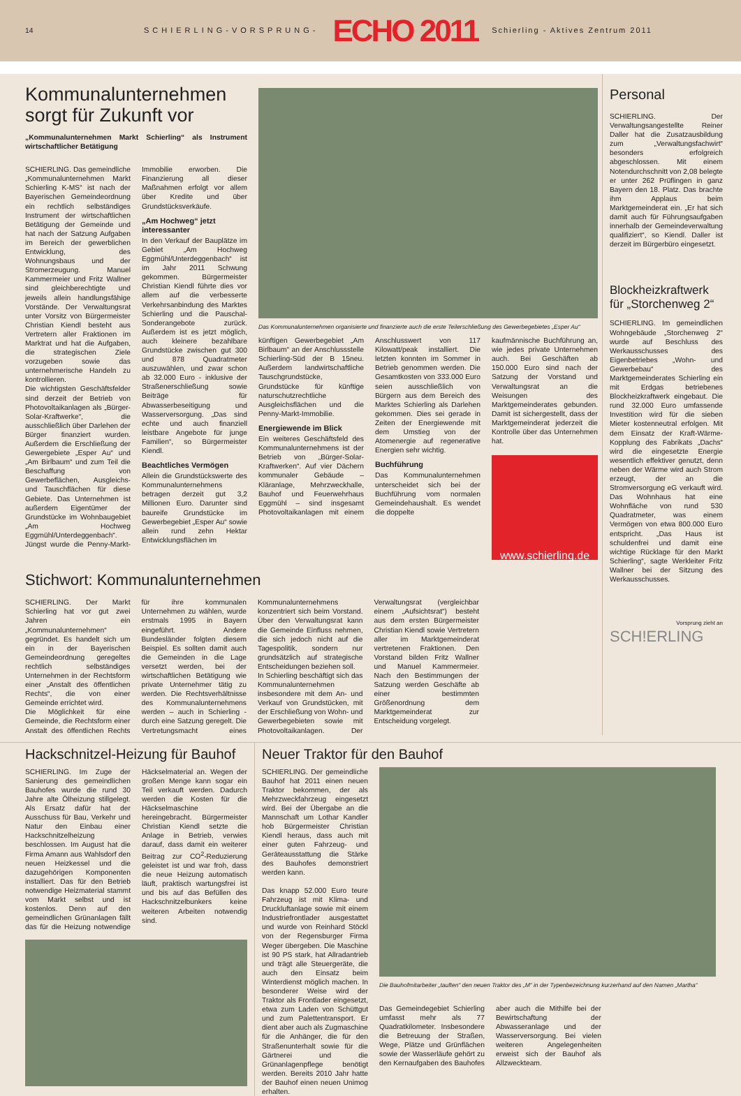14 SCHIERLING-VORSPRUNG- ECHO 2011 Schierling - Aktives Zentrum 2011
Kommunalunternehmen sorgt für Zukunft vor
„Kommunalunternehmen Markt Schierling“ als Instrument wirtschaftlicher Betätigung
SCHIERLING. Das gemeindliche „Kommunalunternehmen Markt Schierling K-MS“ ist nach der Bayerischen Gemeindeordnung ein rechtlich selbständiges Instrument der wirtschaftlichen Betätigung der Gemeinde und hat nach der Satzung Aufgaben im Bereich der gewerblichen Entwicklung, des Wohnungsbaus und der Stromerzeugung. Manuel Kammermeier und Fritz Wallner sind gleichberechtigte und jeweils allein handlungsfähige Vorstände. Der Verwaltungsrat unter Vorsitz von Bürgermeister Christian Kiendl besteht aus Vertretern aller Fraktionen im Marktrat und hat die Aufgaben, die strategischen Ziele vorzugeben sowie das unternehmerische Handeln zu kontrollieren.
Die wichtigsten Geschäftsfelder sind derzeit der Betrieb von Photovoltaikanlagen als „Bürger-Solar-Kraftwerke“, die ausschließlich über Darlehen der Bürger finanziert wurden. Außerdem die Erschließung der Gewergebiete „Esper Au“ und „Am Birlbaum“ und zum Teil die Beschaffung von Gewerbeflächen, Ausgleichs- und Tauschflächen für diese Gebiete. Das Unternehmen ist außerdem Eigentümer der Grundstücke im Wohnbaugebiet „Am Hochweg Eggmühl/Unterdeggenbach“. Jüngst wurde die Penny-Markt-Immobilie erworben. Die Finanzierung all dieser Maßnahmen erfolgt vor allem über Kredite und über Grundstücksverkäufe.
„Am Hochweg“ jetzt interessanter
In den Verkauf der Bauplätze im Gebiet „Am Hochweg Eggmühl/Unterdeggenbach“ ist im Jahr 2011 Schwung gekommen. Bürgermeister Christian Kiendl führte dies vor allem auf die verbesserte Verkehrsanbindung des Marktes Schierling und die Pauschal-Sonderangebote zurück. Außerdem ist es jetzt möglich, auch kleinere bezahlbare Grundstücke zwischen gut 300 und 878 Quadratmeter auszuwählen, und zwar schon ab 32.000 Euro - inklusive der Straßenerschließung sowie Beiträge für Abwasserbeseitigung und Wasserversorgung. „Das sind echte und auch finanziell leistbare Angebote für junge Familien“, so Bürgermeister Kiendl.
Beachtliches Vermögen
Allein die Grundstückswerte des Kommunalunternehmens betragen derzeit gut 3,2 Millionen Euro. Darunter sind baureife Grundstücke im Gewerbegebiet „Esper Au“ sowie allein rund zehn Hektar Entwicklungsflächen im
Das Kommunalunternehmen organisierte und finanzierte auch die erste Teilerschließung des Gewerbegebietes „Esper Au“
künftigen Gewerbegebiet „Am Birlbaum“ an der Anschlussstelle Schierling-Süd der B 15neu. Außerdem landwirtschaftliche Tauschgrundstücke, Grundstücke für künftige naturschutzrechtliche Ausgleichsflächen und die Penny-Markt-Immobilie.
Energiewende im Blick
Ein weiteres Geschäftsfeld des Kommunalunternehmens ist der Betrieb von „Bürger-Solar-Kraftwerken“. Auf vier Dächern kommunaler Gebäude – Kläranlage, Mehrzweckhalle, Bauhof und Feuerwehrhaus Eggmühl – sind insgesamt Photovoltaikanlagen mit einem Anschlusswert von 117 Kilowatt/peak installiert. Die letzten konnten im Sommer in Betrieb genommen werden. Die Gesamtkosten von 333.000 Euro seien ausschließlich von Bürgern aus dem Bereich des Marktes Schierling als Darlehen gekommen. Dies sei gerade in Zeiten der Energiewende mit dem Umstieg von der Atomenergie auf regenerative Energien sehr wichtig.
Buchführung
Das Kommunalunternehmen unterscheidet sich bei der Buchführung vom normalen Gemeindehaushalt. Es wendet die doppelte
kaufmännische Buchführung an, wie jedes private Unternehmen auch. Bei Geschäften ab 150.000 Euro sind nach der Satzung der Vorstand und Verwaltungsrat an die Weisungen des Marktgemeinderates gebunden. Damit ist sichergestellt, dass der Marktgemeinderat jederzeit die Kontrolle über das Unternehmen hat.
www.schierling.de
Stichwort: Kommunalunternehmen
SCHIERLING. Der Markt Schierling hat vor gut zwei Jahren ein „Kommunalunternehmen“ gegründet. Es handelt sich um ein in der Bayerischen Gemeindeordnung geregeltes rechtlich selbständiges Unternehmen in der Rechtsform einer „Anstalt des öffentlichen Rechts“, die von einer Gemeinde errichtet wird.
Die Möglichkeit für eine Gemeinde, die Rechtsform einer Anstalt des öffentlichen Rechts für ihre kommunalen Unternehmen zu wählen, wurde erstmals 1995 in Bayern eingeführt. Andere Bundesländer folgten diesem Beispiel. Es sollten damit auch die Gemeinden in die Lage versetzt werden, bei der wirtschaftlichen Betätigung wie private Unternehmer tätig zu werden. Die Rechtsverhältnisse des Kommunalunternehmens werden – auch in Schierling - durch eine Satzung geregelt. Die Vertretungsmacht eines Kommunalunternehmens konzentriert sich beim Vorstand. Über den Verwaltungsrat kann die Gemeinde Einfluss nehmen, die sich jedoch nicht auf die Tagespolitik, sondern nur grundsätzlich auf strategische Entscheidungen beziehen soll.
In Schierling beschäftigt sich das Kommunalunternehmen insbesondere mit dem An- und Verkauf von Grundstücken, mit der Erschließung von Wohn- und Gewerbegebieten sowie mit Photovoltaikanlagen. Der Verwaltungsrat (vergleichbar einem „Aufsichtsrat“) besteht aus dem ersten Bürgermeister Christian Kiendl sowie Vertretern aller im Marktgemeinderat vertretenen Fraktionen. Den Vorstand bilden Fritz Wallner und Manuel Kammermeier. Nach den Bestimmungen der Satzung werden Geschäfte ab einer bestimmten Größenordnung dem Marktgemeinderat zur Entscheidung vorgelegt.
Personal
SCHIERLING. Der Verwaltungsangestellte Reiner Daller hat die Zusatzausbildung zum „Verwaltungsfachwirt“ besonders erfolgreich abgeschlossen. Mit einem Notendurchschnitt von 2,08 belegte er unter 262 Prüflingen in ganz Bayern den 18. Platz. Das brachte ihm Applaus beim Marktgemeinderat ein. „Er hat sich damit auch für Führungsaufgaben innerhalb der Gemeindeverwaltung qualifiziert“, so Kiendl. Daller ist derzeit im Bürgerbüro eingesetzt.
Blockheizkraftwerk für „Storchenweg 2“
SCHIERLING. Im gemeindlichen Wohngebäude „Storchenweg 2“ wurde auf Beschluss des Werkausschusses des Eigenbetriebes „Wohn- und Gewerbebau“ des Marktgemeinderates Schierling ein mit Erdgas betriebenes Blockheizkraftwerk eingebaut. Die rund 32.000 Euro umfassende Investition wird für die sieben Mieter kostenneutral erfolgen. Mit dem Einsatz der Kraft-Wärme-Kopplung des Fabrikats „Dachs“ wird die eingesetzte Energie wesentlich effektiver genutzt, denn neben der Wärme wird auch Strom erzeugt, der an die Stromversorgung eG verkauft wird. Das Wohnhaus hat eine Wohnfläche von rund 530 Quadratmeter, was einem Vermögen von etwa 800.000 Euro entspricht. „Das Haus ist schuldenfrei und damit eine wichtige Rücklage für den Markt Schierling“, sagte Werkleiter Fritz Wallner bei der Sitzung des Werkausschusses.
Vorsprung zieht an
SCH!ERLING
Hackschnitzel-Heizung für Bauhof
SCHIERLING. Im Zuge der Sanierung des gemeindlichen Bauhofes wurde die rund 30 Jahre alte Ölheizung stillgelegt. Als Ersatz dafür hat der Ausschuss für Bau, Verkehr und Natur den Einbau einer Hackschnitzelheizung beschlossen. Im August hat die Firma Amann aus Wahlsdorf den neuen Heizkessel und die dazugehörigen Komponenten installiert. Das für den Betrieb notwendige Heizmaterial stammt vom Markt selbst und ist kostenlos. Denn auf den gemeindlichen Grünanlagen fällt das für die Heizung notwendige Häckselmaterial an. Wegen der großen Menge kann sogar ein Teil verkauft werden. Dadurch werden die Kosten für die Häckselmaschine hereingebracht. Bürgermeister Christian Kiendl setzte die Anlage in Betrieb, verwies darauf, dass damit ein weiterer Beitrag zur CO<sup>2</sup>-Reduzierung geleistet ist und war froh, dass die neue Heizung automatisch läuft, praktisch wartungsfrei ist und bis auf das Befüllen des Hackschnitzelbunkers keine weiteren Arbeiten notwendig sind.
Neuer Traktor für den Bauhof
SCHIERLING. Der gemeindliche Bauhof hat 2011 einen neuen Traktor bekommen, der als Mehrzweckfahrzeug eingesetzt wird. Bei der Übergabe an die Mannschaft um Lothar Kandler hob Bürgermeister Christian Kiendl heraus, dass auch mit einer guten Fahrzeug- und Geräteausstattung die Stärke des Bauhofes demonstriert werden kann.
Das knapp 52.000 Euro teure Fahrzeug ist mit Klima- und Druckluftanlage sowie mit einem Industriefrontlader ausgestattet und wurde von Reinhard Stöckl von der Regensburger Firma Weger übergeben. Die Maschine ist 90 PS stark, hat Allradantrieb und trägt alle Steuergeräte, die auch den Einsatz beim Winterdienst möglich machen. In besonderer Weise wird der Traktor als Frontlader eingesetzt, etwa zum Laden von Schüttgut und zum Palettentransport. Er dient aber auch als Zugmaschine für die Anhänger, die für den Straßenunterhalt sowie für die Gärtnerei und die Grünanlagenpflege benötigt werden. Bereits 2010 Jahr hatte der Bauhof einen neuen Unimog erhalten.
Die Bauhofmitarbeiter „tauften“ den neuen Traktor des „M“ in der Typenbezeichnung kurzerhand auf den Namen „Martha“
Das Gemeindegebiet Schierling umfasst mehr als 77 Quadratkilometer. Insbesondere die Betreuung der Straßen, Wege, Plätze und Grünflächen sowie der Wasserläufe gehört zu den Kernaufgaben des Bauhofes aber auch die Mithilfe bei der Bewirtschaftung der Abwasseranlage und der Wasserversorgung. Bei vielen weiteren Angelegenheiten erweist sich der Bauhof als Allzweckteam.